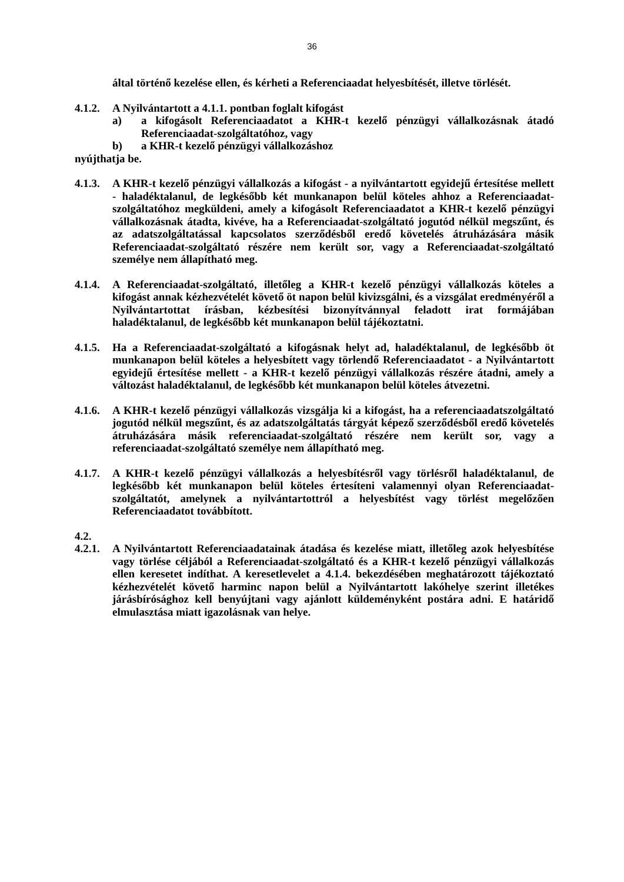36
által történő kezelése ellen, és kérheti a Referenciaadat helyesbítését, illetve törlését.
4.1.2.
A Nyilvántartott a 4.1.1. pontban foglalt kifogást
a) a kifogásolt Referenciaadatot a KHR-t kezelő pénzügyi vállalkozásnak átadó Referenciaadat-szolgáltatóhoz, vagy
b) a KHR-t kezelő pénzügyi vállalkozáshoz
nyújthatja be.
4.1.3.
A KHR-t kezelő pénzügyi vállalkozás a kifogást - a nyilvántartott egyidejű értesítése mellett - haladéktalanul, de legkésőbb két munkanapon belül köteles ahhoz a Referenciaadat-szolgáltatóhoz megküldeni, amely a kifogásolt Referenciaadatot a KHR-t kezelő pénzügyi vállalkozásnak átadta, kivéve, ha a Referenciaadat-szolgáltató jogutód nélkül megszűnt, és az adatszolgáltatással kapcsolatos szerződésből eredő követelés átruházására másik Referenciaadat-szolgáltató részére nem került sor, vagy a Referenciaadat-szolgáltató személye nem állapítható meg.
4.1.4.
A Referenciaadat-szolgáltató, illetőleg a KHR-t kezelő pénzügyi vállalkozás köteles a kifogást annak kézhezvételét követő öt napon belül kivizsgálni, és a vizsgálat eredményéről a Nyilvántartottat írásban, kézbesítési bizonyítvánnyal feladott irat formájában haladéktalanul, de legkésőbb két munkanapon belül tájékoztatni.
4.1.5.
Ha a Referenciaadat-szolgáltató a kifogásnak helyt ad, haladéktalanul, de legkésőbb öt munkanapon belül köteles a helyesbített vagy törlendő Referenciaadatot - a Nyilvántartott egyidejű értesítése mellett - a KHR-t kezelő pénzügyi vállalkozás részére átadni, amely a változást haladéktalanul, de legkésőbb két munkanapon belül köteles átvezetni.
4.1.6.
A KHR-t kezelő pénzügyi vállalkozás vizsgálja ki a kifogást, ha a referenciaadatszolgáltató jogutód nélkül megszűnt, és az adatszolgáltatás tárgyát képező szerződésből eredő követelés átruházására másik referenciaadat-szolgáltató részére nem került sor, vagy a referenciaadat-szolgáltató személye nem állapítható meg.
4.1.7.
A KHR-t kezelő pénzügyi vállalkozás a helyesbítésről vagy törlésről haladéktalanul, de legkésőbb két munkanapon belül köteles értesíteni valamennyi olyan Referenciaadat-szolgáltatót, amelynek a nyilvántartottról a helyesbítést vagy törlést megelőzően Referenciaadatot továbbított.
4.2.
4.2.1.
A Nyilvántartott Referenciaadatainak átadása és kezelése miatt, illetőleg azok helyesbítése vagy törlése céljából a Referenciaadat-szolgáltató és a KHR-t kezelő pénzügyi vállalkozás ellen keresetet indíthat. A keresetlevelet a 4.1.4. bekezdésében meghatározott tájékoztató kézhezvételét követő harminc napon belül a Nyilvántartott lakóhelye szerint illetékes járásbírósághoz kell benyújtani vagy ajánlott küldeményként postára adni. E határidő elmulasztása miatt igazolásnak van helye.